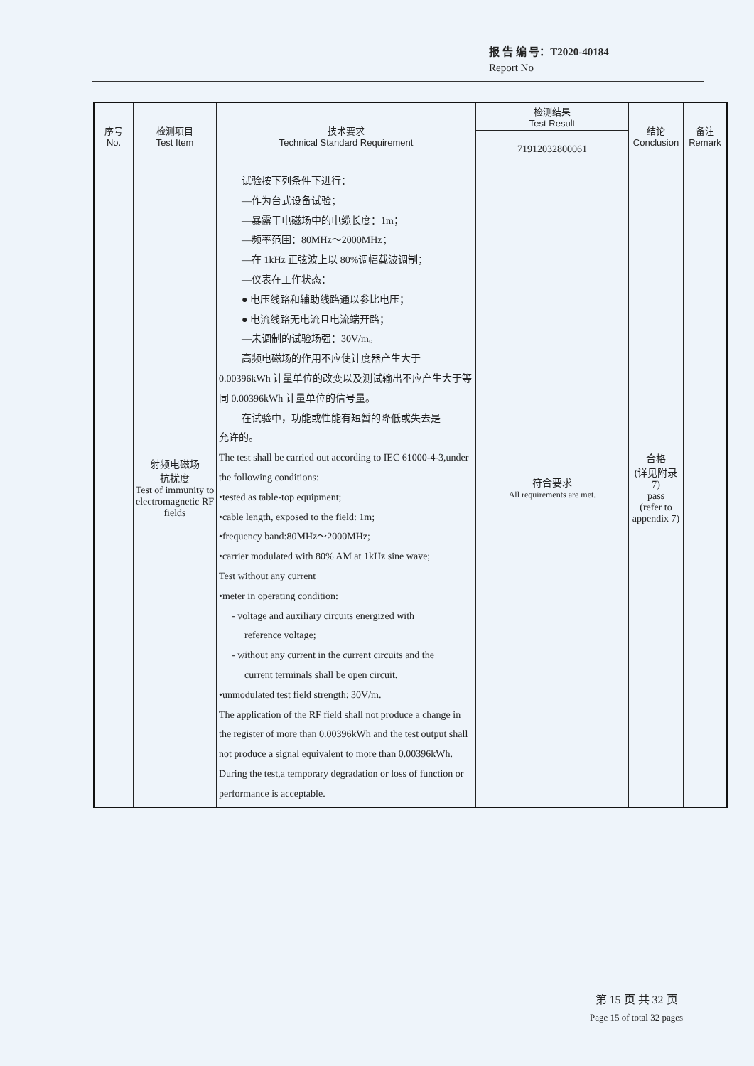报 告 编 号：T2020-40184
Report No
| 序号 No. | 检测项目 Test Item | 技术要求 Technical Standard Requirement | 检测结果 Test Result | 结论 Conclusion | 备注 Remark |
| --- | --- | --- | --- | --- | --- |
| | | | 71912032800061 | | |
| | 射频电磁场 抗扰度 Test of immunity to electromagnetic RF fields | 试验按下列条件下进行： —作为台式设备试验； —暴露于电磁场中的电缆长度：1m； —频率范围：80MHz～2000MHz； —在 1kHz 正弦波上以 80%调幅载波调制； —仪表在工作状态： ● 电压线路和辅助线路通以参比电压； ● 电流线路无电流且电流端开路； —未调制的试验场强：30V/m。 高频电磁场的作用不应使计度器产生大于 0.00396kWh 计量单位的改变以及测试输出不应产生大于等同 0.00396kWh 计量单位的信号量。 在试验中，功能或性能有短暂的降低或失去是 允许的。 The test shall be carried out according to IEC 61000-4-3,under the following conditions: •tested as table-top equipment; •cable length, exposed to the field: 1m; •frequency band:80MHz～2000MHz; •carrier modulated with 80% AM at 1kHz sine wave; Test without any current •meter in operating condition: - voltage and auxiliary circuits energized with reference voltage; - without any current in the current circuits and the current terminals shall be open circuit. •unmodulated test field strength: 30V/m. The application of the RF field shall not produce a change in the register of more than 0.00396kWh and the test output shall not produce a signal equivalent to more than 0.00396kWh. During the test,a temporary degradation or loss of function or performance is acceptable. | 符合要求 All requirements are met. | 合格 (详见附录 7) pass (refer to appendix 7) | |
第 15 页 共 32 页
Page 15 of total 32 pages